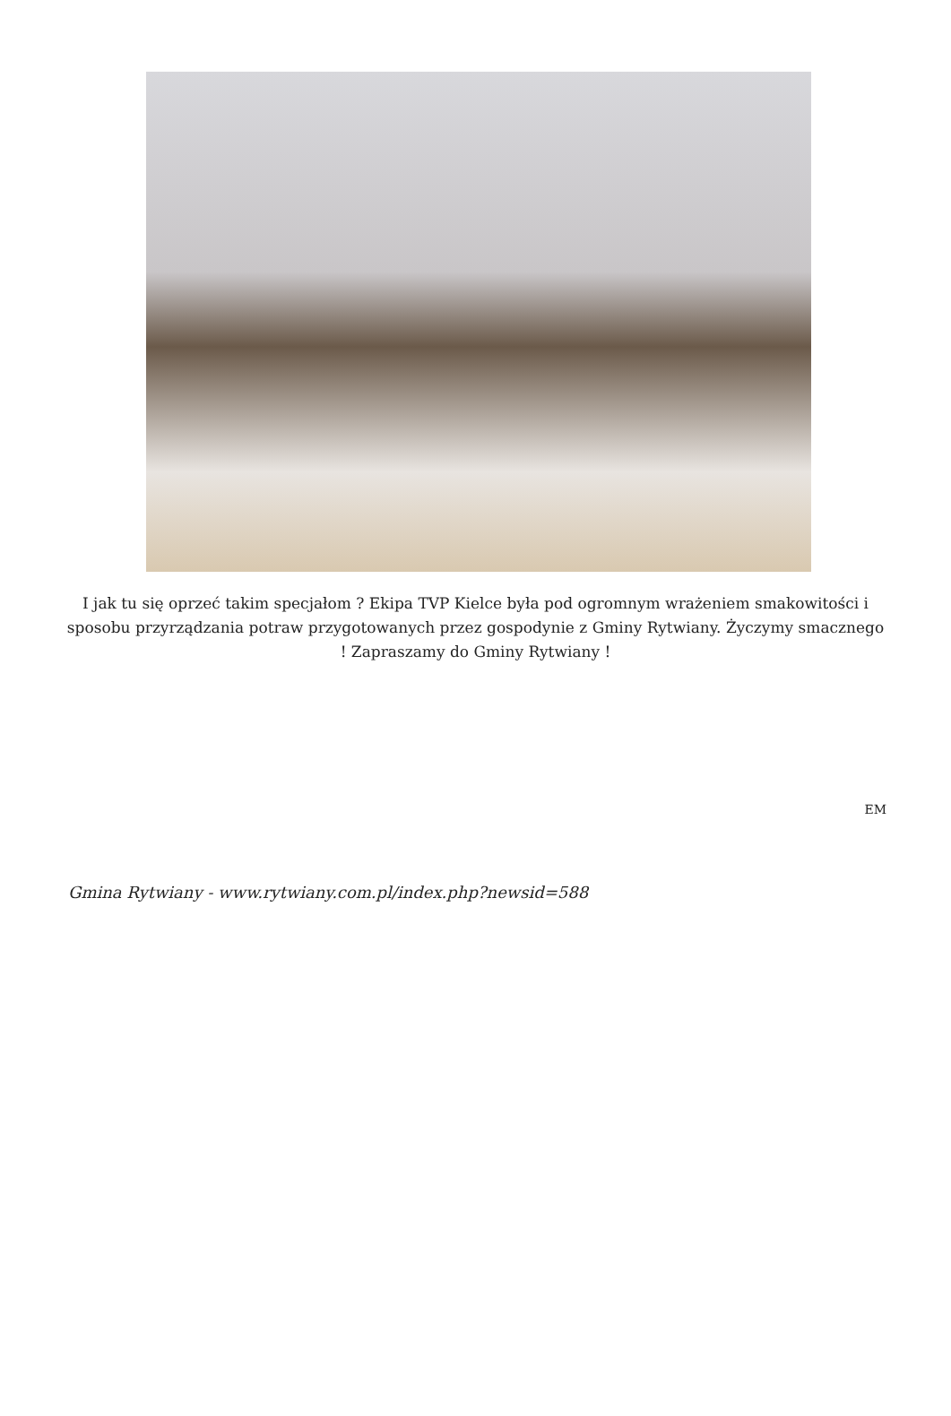I jak tu się oprzeć takim specjałom ? Ekipa TVP Kielce była pod ogromnym wrażeniem smakowitości i sposobu przyrządzania potraw przygotowanych przez gospodynie z Gminy Rytwiany. Życzymy smacznego ! Zapraszamy do Gminy Rytwiany !
EM
Gmina Rytwiany - www.rytwiany.com.pl/index.php?newsid=588